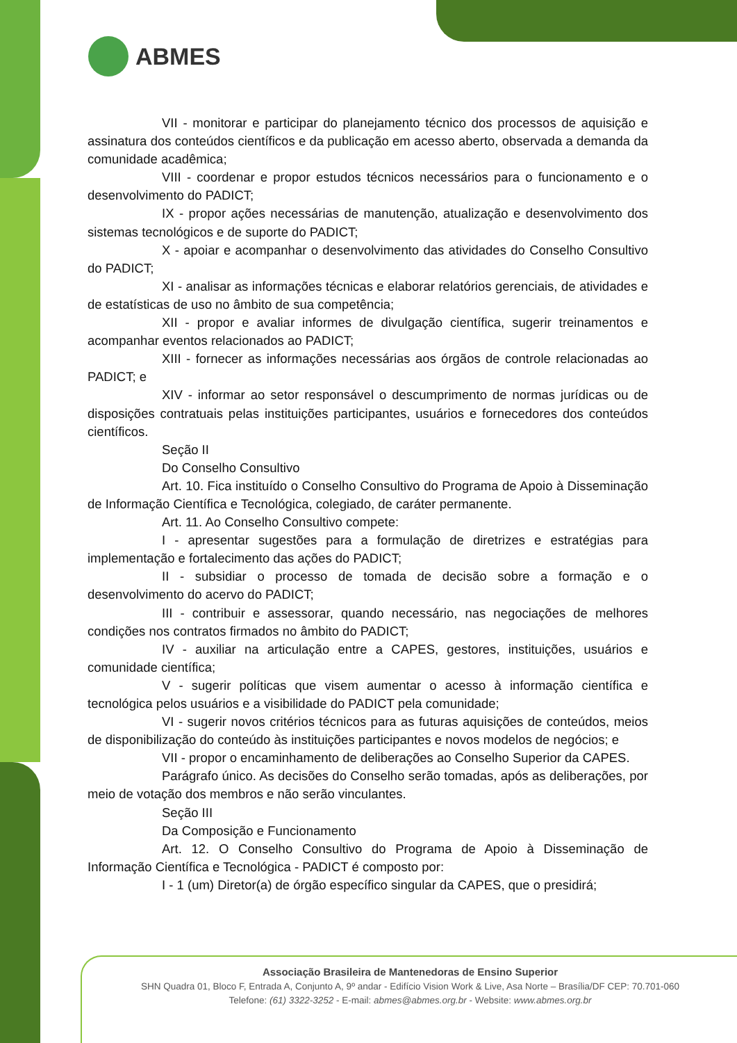ABMES
VII - monitorar e participar do planejamento técnico dos processos de aquisição e assinatura dos conteúdos científicos e da publicação em acesso aberto, observada a demanda da comunidade acadêmica;
VIII - coordenar e propor estudos técnicos necessários para o funcionamento e o desenvolvimento do PADICT;
IX - propor ações necessárias de manutenção, atualização e desenvolvimento dos sistemas tecnológicos e de suporte do PADICT;
X - apoiar e acompanhar o desenvolvimento das atividades do Conselho Consultivo do PADICT;
XI - analisar as informações técnicas e elaborar relatórios gerenciais, de atividades e de estatísticas de uso no âmbito de sua competência;
XII - propor e avaliar informes de divulgação científica, sugerir treinamentos e acompanhar eventos relacionados ao PADICT;
XIII - fornecer as informações necessárias aos órgãos de controle relacionadas ao PADICT; e
XIV - informar ao setor responsável o descumprimento de normas jurídicas ou de disposições contratuais pelas instituições participantes, usuários e fornecedores dos conteúdos científicos.
Seção II
Do Conselho Consultivo
Art. 10. Fica instituído o Conselho Consultivo do Programa de Apoio à Disseminação de Informação Científica e Tecnológica, colegiado, de caráter permanente.
Art. 11. Ao Conselho Consultivo compete:
I - apresentar sugestões para a formulação de diretrizes e estratégias para implementação e fortalecimento das ações do PADICT;
II - subsidiar o processo de tomada de decisão sobre a formação e o desenvolvimento do acervo do PADICT;
III - contribuir e assessorar, quando necessário, nas negociações de melhores condições nos contratos firmados no âmbito do PADICT;
IV - auxiliar na articulação entre a CAPES, gestores, instituições, usuários e comunidade científica;
V - sugerir políticas que visem aumentar o acesso à informação científica e tecnológica pelos usuários e a visibilidade do PADICT pela comunidade;
VI - sugerir novos critérios técnicos para as futuras aquisições de conteúdos, meios de disponibilização do conteúdo às instituições participantes e novos modelos de negócios; e
VII - propor o encaminhamento de deliberações ao Conselho Superior da CAPES.
Parágrafo único. As decisões do Conselho serão tomadas, após as deliberações, por meio de votação dos membros e não serão vinculantes.
Seção III
Da Composição e Funcionamento
Art. 12. O Conselho Consultivo do Programa de Apoio à Disseminação de Informação Científica e Tecnológica - PADICT é composto por:
I - 1 (um) Diretor(a) de órgão específico singular da CAPES, que o presidirá;
Associação Brasileira de Mantenedoras de Ensino Superior
SHN Quadra 01, Bloco F, Entrada A, Conjunto A, 9º andar - Edifício Vision Work & Live, Asa Norte – Brasília/DF CEP: 70.701-060
Telefone: (61) 3322-3252 - E-mail: abmes@abmes.org.br - Website: www.abmes.org.br